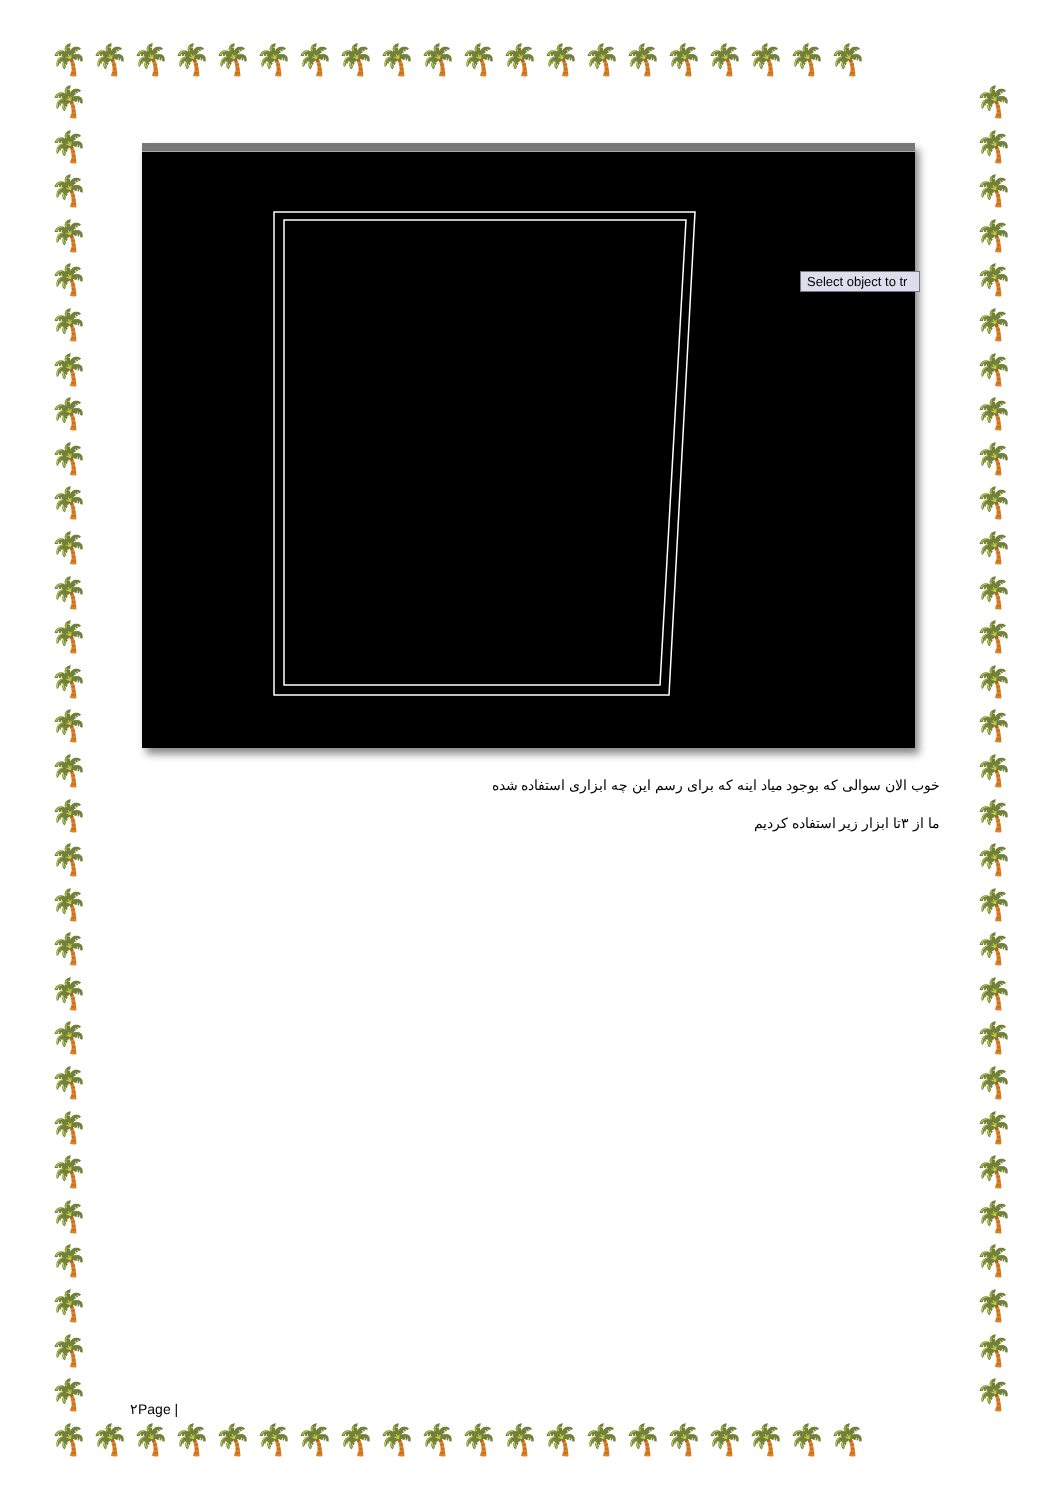🌴🌴🌴🌴🌴🌴🌴🌴🌴🌴🌴🌴🌴🌴🌴🌴🌴🌴🌴🌴
🌴 🌴 🌴 🌴 🌴 🌴 🌴 🌴 🌴 🌴 🌴 🌴 🌴 🌴 🌴 🌴 🌴 🌴 🌴 🌴 🌴 🌴 🌴 🌴 🌴 🌴 🌴 🌴 🌴 🌴
🌴 🌴 🌴 🌴 🌴 🌴 🌴 🌴 🌴 🌴 🌴 🌴 🌴 🌴 🌴 🌴 🌴 🌴 🌴 🌴 🌴 🌴 🌴 🌴 🌴 🌴 🌴 🌴 🌴 🌴
Select object to tr
خوب الان سوالی که بوجود میاد اینه که برای رسم این چه ابزاری استفاده شده
ما از ۳تا ابزار زیر استفاده کردیم
۲Page |
🌴🌴🌴🌴🌴🌴🌴🌴🌴🌴🌴🌴🌴🌴🌴🌴🌴🌴🌴🌴